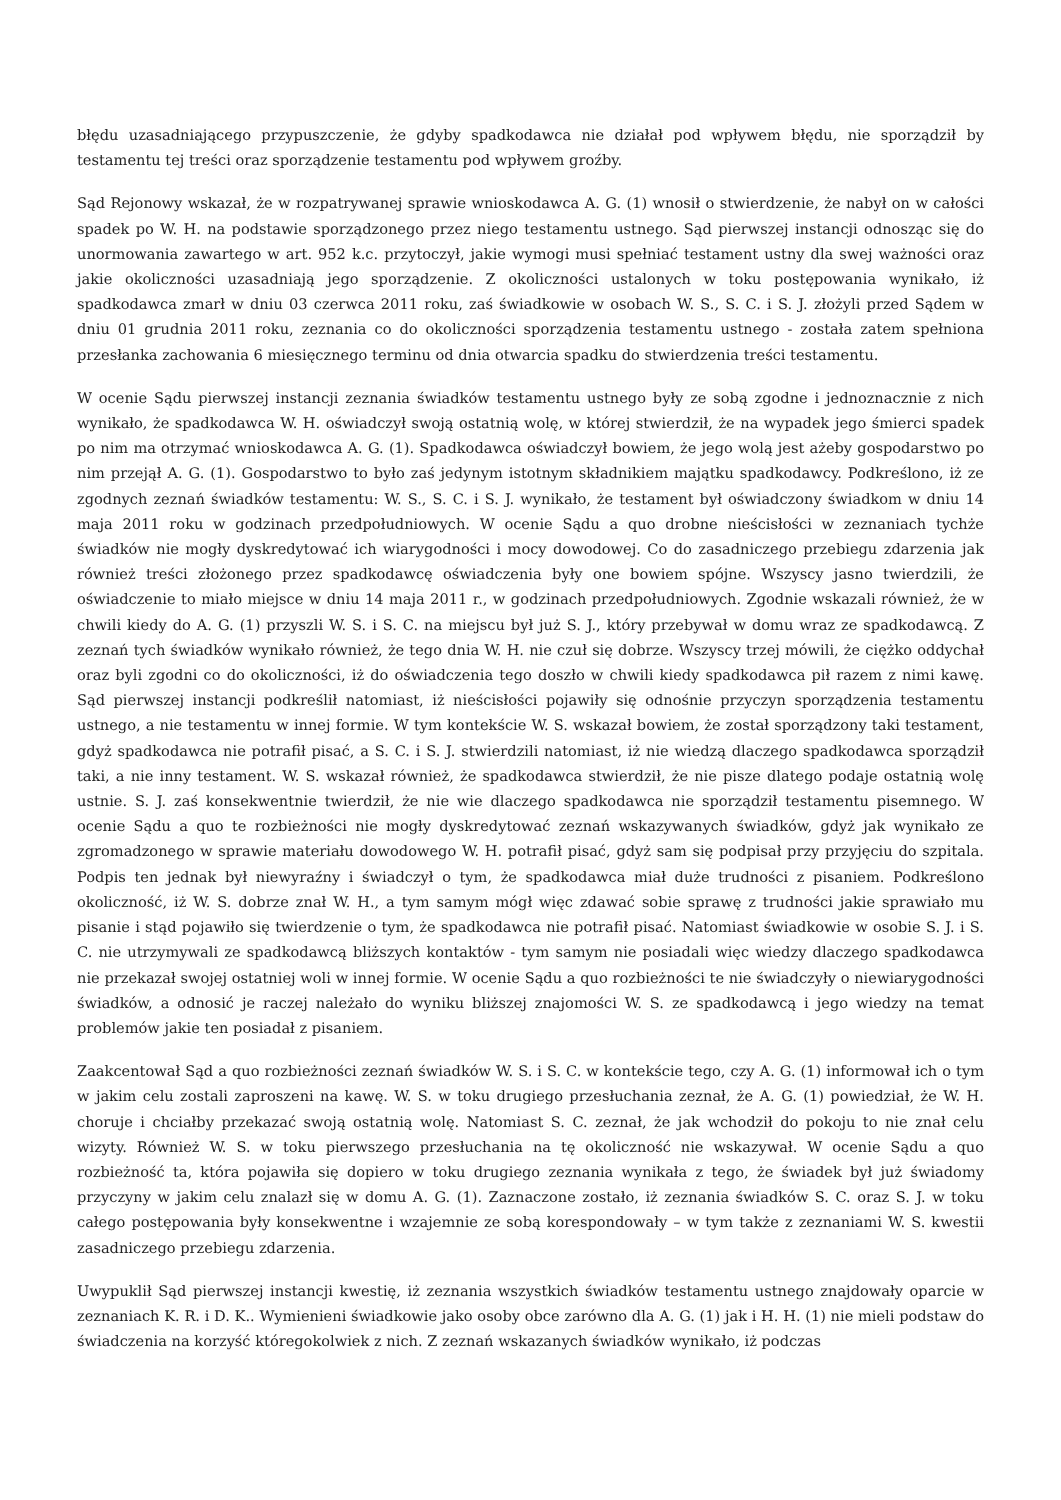błędu uzasadniającego przypuszczenie, że gdyby spadkodawca nie działał pod wpływem błędu, nie sporządził by testamentu tej treści oraz sporządzenie testamentu pod wpływem groźby.
Sąd Rejonowy wskazał, że w rozpatrywanej sprawie wnioskodawca A. G. (1) wnosił o stwierdzenie, że nabył on w całości spadek po W. H. na podstawie sporządzonego przez niego testamentu ustnego. Sąd pierwszej instancji odnosząc się do unormowania zawartego w art. 952 k.c. przytoczył, jakie wymogi musi spełniać testament ustny dla swej ważności oraz jakie okoliczności uzasadniają jego sporządzenie. Z okoliczności ustalonych w toku postępowania wynikało, iż spadkodawca zmarł w dniu 03 czerwca 2011 roku, zaś świadkowie w osobach W. S., S. C. i S. J. złożyli przed Sądem w dniu 01 grudnia 2011 roku, zeznania co do okoliczności sporządzenia testamentu ustnego - została zatem spełniona przesłanka zachowania 6 miesięcznego terminu od dnia otwarcia spadku do stwierdzenia treści testamentu.
W ocenie Sądu pierwszej instancji zeznania świadków testamentu ustnego były ze sobą zgodne i jednoznacznie z nich wynikało, że spadkodawca W. H. oświadczył swoją ostatnią wolę, w której stwierdził, że na wypadek jego śmierci spadek po nim ma otrzymać wnioskodawca A. G. (1). Spadkodawca oświadczył bowiem, że jego wolą jest ażeby gospodarstwo po nim przejął A. G. (1). Gospodarstwo to było zaś jedynym istotnym składnikiem majątku spadkodawcy. Podkreślono, iż ze zgodnych zeznań świadków testamentu: W. S., S. C. i S. J. wynikało, że testament był oświadczony świadkom w dniu 14 maja 2011 roku w godzinach przedpołudniowych. W ocenie Sądu a quo drobne nieścisłości w zeznaniach tychże świadków nie mogły dyskredytować ich wiarygodności i mocy dowodowej. Co do zasadniczego przebiegu zdarzenia jak również treści złożonego przez spadkodawcę oświadczenia były one bowiem spójne. Wszyscy jasno twierdzili, że oświadczenie to miało miejsce w dniu 14 maja 2011 r., w godzinach przedpołudniowych. Zgodnie wskazali również, że w chwili kiedy do A. G. (1) przyszli W. S. i S. C. na miejscu był już S. J., który przebywał w domu wraz ze spadkodawcą. Z zeznań tych świadków wynikało również, że tego dnia W. H. nie czuł się dobrze. Wszyscy trzej mówili, że ciężko oddychał oraz byli zgodni co do okoliczności, iż do oświadczenia tego doszło w chwili kiedy spadkodawca pił razem z nimi kawę. Sąd pierwszej instancji podkreślił natomiast, iż nieścisłości pojawiły się odnośnie przyczyn sporządzenia testamentu ustnego, a nie testamentu w innej formie. W tym kontekście W. S. wskazał bowiem, że został sporządzony taki testament, gdyż spadkodawca nie potrafił pisać, a S. C. i S. J. stwierdzili natomiast, iż nie wiedzą dlaczego spadkodawca sporządził taki, a nie inny testament. W. S. wskazał również, że spadkodawca stwierdził, że nie pisze dlatego podaje ostatnią wolę ustnie. S. J. zaś konsekwentnie twierdził, że nie wie dlaczego spadkodawca nie sporządził testamentu pisemnego. W ocenie Sądu a quo te rozbieżności nie mogły dyskredytować zeznań wskazywanych świadków, gdyż jak wynikało ze zgromadzonego w sprawie materiału dowodowego W. H. potrafił pisać, gdyż sam się podpisał przy przyjęciu do szpitala. Podpis ten jednak był niewyraźny i świadczył o tym, że spadkodawca miał duże trudności z pisaniem. Podkreślono okoliczność, iż W. S. dobrze znał W. H., a tym samym mógł więc zdawać sobie sprawę z trudności jakie sprawiało mu pisanie i stąd pojawiło się twierdzenie o tym, że spadkodawca nie potrafił pisać. Natomiast świadkowie w osobie S. J. i S. C. nie utrzymywali ze spadkodawcą bliższych kontaktów - tym samym nie posiadali więc wiedzy dlaczego spadkodawca nie przekazał swojej ostatniej woli w innej formie. W ocenie Sądu a quo rozbieżności te nie świadczyły o niewiarygodności świadków, a odnosić je raczej należało do wyniku bliższej znajomości W. S. ze spadkodawcą i jego wiedzy na temat problemów jakie ten posiadał z pisaniem.
Zaakcentował Sąd a quo rozbieżności zeznań świadków W. S. i S. C. w kontekście tego, czy A. G. (1) informował ich o tym w jakim celu zostali zaproszeni na kawę. W. S. w toku drugiego przesłuchania zeznał, że A. G. (1) powiedział, że W. H. choruje i chciałby przekazać swoją ostatnią wolę. Natomiast S. C. zeznał, że jak wchodził do pokoju to nie znał celu wizyty. Również W. S. w toku pierwszego przesłuchania na tę okoliczność nie wskazywał. W ocenie Sądu a quo rozbieżność ta, która pojawiła się dopiero w toku drugiego zeznania wynikała z tego, że świadek był już świadomy przyczyny w jakim celu znalazł się w domu A. G. (1). Zaznaczone zostało, iż zeznania świadków S. C. oraz S. J. w toku całego postępowania były konsekwentne i wzajemnie ze sobą korespondowały – w tym także z zeznaniami W. S. kwestii zasadniczego przebiegu zdarzenia.
Uwypuklił Sąd pierwszej instancji kwestię, iż zeznania wszystkich świadków testamentu ustnego znajdowały oparcie w zeznaniach K. R. i D. K.. Wymienieni świadkowie jako osoby obce zarówno dla A. G. (1) jak i H. H. (1) nie mieli podstaw do świadczenia na korzyść któregokolwiek z nich. Z zeznań wskazanych świadków wynikało, iż podczas